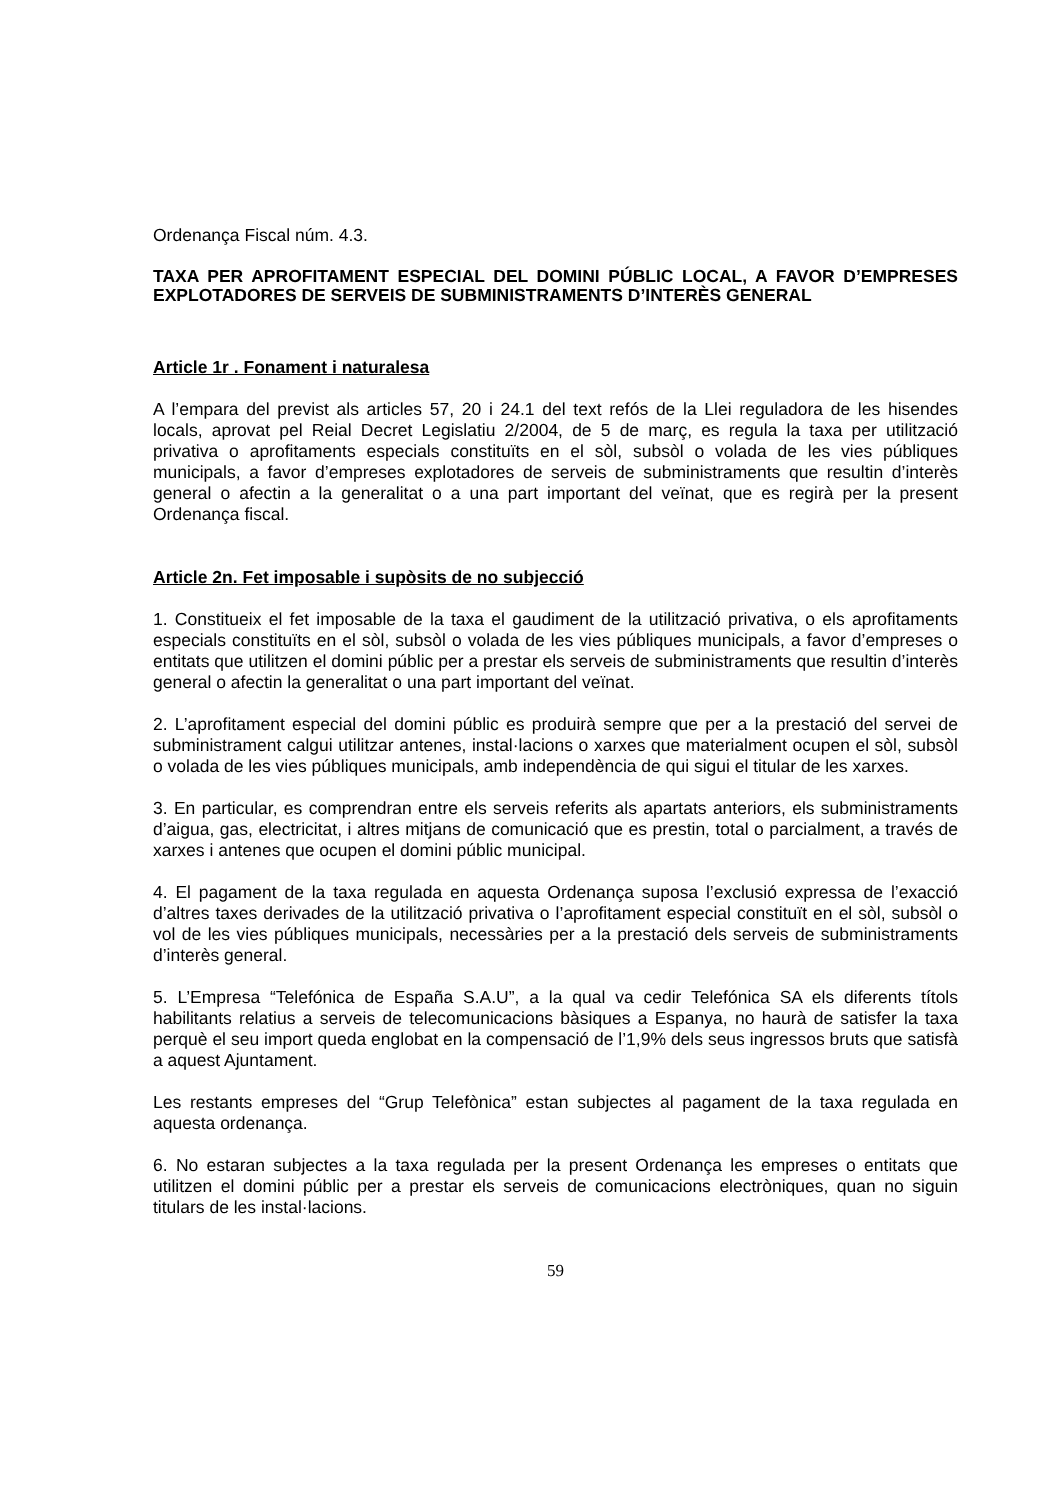Ordenança Fiscal núm. 4.3.
TAXA PER APROFITAMENT ESPECIAL DEL DOMINI PÚBLIC LOCAL, A FAVOR D’EMPRESES EXPLOTADORES DE SERVEIS DE SUBMINISTRAMENTS D’INTERÈS GENERAL
Article 1r . Fonament i naturalesa
A l’empara del previst als articles 57, 20 i 24.1 del text refós de la Llei reguladora de les hisendes locals, aprovat pel Reial Decret Legislatiu 2/2004, de 5 de març, es regula la taxa per utilització privativa o aprofitaments especials constituïts en el sòl, subsòl o volada de les vies públiques municipals, a favor d’empreses explotadores de serveis de subministraments que resultin d’interès general o afectin a la generalitat o a una part important del veïnat, que es regirà per la present Ordenança fiscal.
Article 2n. Fet imposable i supòsits de no subjecció
1. Constitueix el fet imposable de la taxa el gaudiment de la utilització privativa, o els aprofitaments especials constituïts en el sòl, subsòl o volada de les vies públiques municipals, a favor d’empreses o entitats que utilitzen el domini públic per a prestar els serveis de subministraments que resultin d’interès general o afectin la generalitat o una part important del veïnat.
2. L’aprofitament especial del domini públic es produirà sempre que per a la prestació del servei de subministrament calgui utilitzar antenes, instal·lacions o xarxes que materialment ocupen el sòl, subsòl o volada de les vies públiques municipals, amb independència de qui sigui el titular de les xarxes.
3. En particular, es comprendran entre els serveis referits als apartats anteriors, els subministraments d’aigua, gas, electricitat, i altres mitjans de comunicació que es prestin, total o parcialment, a través de xarxes i antenes que ocupen el domini públic municipal.
4. El pagament de la taxa regulada en aquesta Ordenança suposa l’exclusió expressa de l’exacció d’altres taxes derivades de la utilització privativa o l’aprofitament especial constituït en el sòl, subsòl o vol de les vies públiques municipals, necessàries per a la prestació dels serveis de subministraments d’interès general.
5. L’Empresa “Telefónica de España S.A.U”, a la qual va cedir Telefónica SA els diferents títols habilitants relatius a serveis de telecomunicacions bàsiques a Espanya, no haurà de satisfer la taxa perquè el seu import queda englobat en la compensació de l’1,9% dels seus ingressos bruts que satisfà a aquest Ajuntament.
Les restants empreses del “Grup Telefònica” estan subjectes al pagament de la taxa regulada en aquesta ordenança.
6. No estaran subjectes a la taxa regulada per la present Ordenança les empreses o entitats que utilitzen el domini públic per a prestar els serveis de comunicacions electròniques, quan no siguin titulars de les instal·lacions.
59